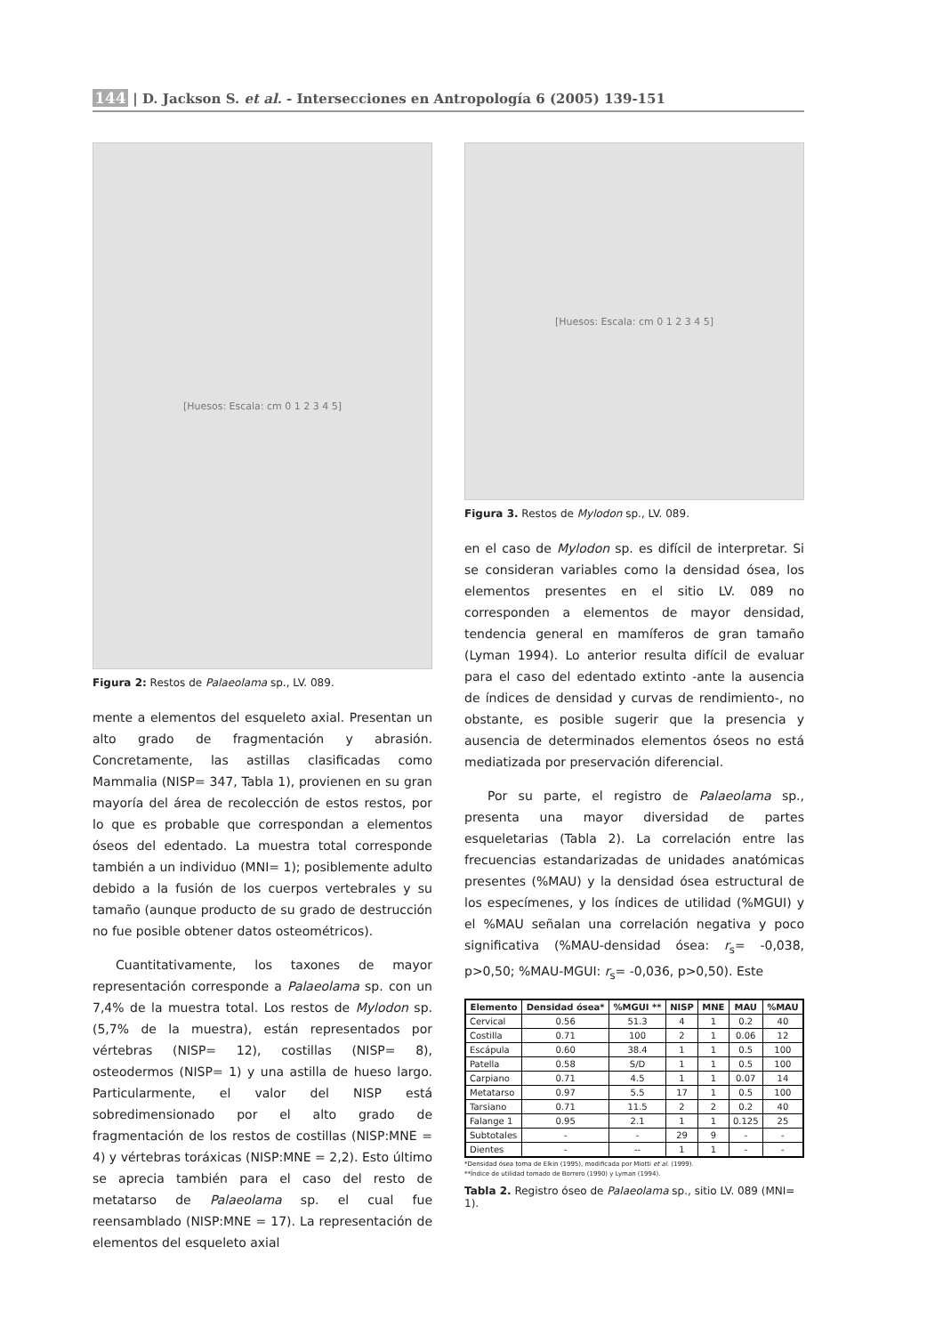144 | D. Jackson S. et al. - Intersecciones en Antropología 6 (2005) 139-151
[Huesos: Escala: cm 0 1 2 3 4 5]
Figura 2: Restos de Palaeolama sp., LV. 089.
mente a elementos del esqueleto axial. Presentan un alto grado de fragmentación y abrasión. Concretamente, las astillas clasificadas como Mammalia (NISP= 347, Tabla 1), provienen en su gran mayoría del área de recolección de estos restos, por lo que es probable que correspondan a elementos óseos del edentado. La muestra total corresponde también a un individuo (MNI= 1); posiblemente adulto debido a la fusión de los cuerpos vertebrales y su tamaño (aunque producto de su grado de destrucción no fue posible obtener datos osteométricos).
Cuantitativamente, los taxones de mayor representación corresponde a Palaeolama sp. con un 7,4% de la muestra total. Los restos de Mylodon sp. (5,7% de la muestra), están representados por vértebras (NISP= 12), costillas (NISP= 8), osteodermos (NISP= 1) y una astilla de hueso largo. Particularmente, el valor del NISP está sobredimensionado por el alto grado de fragmentación de los restos de costillas (NISP:MNE = 4) y vértebras toráxicas (NISP:MNE = 2,2). Esto último se aprecia también para el caso del resto de metatarso de Palaeolama sp. el cual fue reensamblado (NISP:MNE = 17). La representación de elementos del esqueleto axial
[Huesos: Escala: cm 0 1 2 3 4 5]
Figura 3. Restos de Mylodon sp., LV. 089.
en el caso de Mylodon sp. es difícil de interpretar. Si se consideran variables como la densidad ósea, los elementos presentes en el sitio LV. 089 no corresponden a elementos de mayor densidad, tendencia general en mamíferos de gran tamaño (Lyman 1994). Lo anterior resulta difícil de evaluar para el caso del edentado extinto -ante la ausencia de índices de densidad y curvas de rendimiento-, no obstante, es posible sugerir que la presencia y ausencia de determinados elementos óseos no está mediatizada por preservación diferencial.
Por su parte, el registro de Palaeolama sp., presenta una mayor diversidad de partes esqueletarias (Tabla 2). La correlación entre las frecuencias estandarizadas de unidades anatómicas presentes (%MAU) y la densidad ósea estructural de los especímenes, y los índices de utilidad (%MGUI) y el %MAU señalan una correlación negativa y poco significativa (%MAU-densidad ósea: r<sub>s</sub>= -0,038, p>0,50; %MAU-MGUI: r<sub>s</sub>= -0,036, p>0,50). Este
| Elemento | Densidad ósea* | %MGUI ** | NISP | MNE | MAU | %MAU |
| --- | --- | --- | --- | --- | --- | --- |
| Cervical | 0.56 | 51.3 | 4 | 1 | 0.2 | 40 |
| Costilla | 0.71 | 100 | 2 | 1 | 0.06 | 12 |
| Escápula | 0.60 | 38.4 | 1 | 1 | 0.5 | 100 |
| Patella | 0.58 | S/D | 1 | 1 | 0.5 | 100 |
| Carpiano | 0.71 | 4.5 | 1 | 1 | 0.07 | 14 |
| Metatarso | 0.97 | 5.5 | 17 | 1 | 0.5 | 100 |
| Tarsiano | 0.71 | 11.5 | 2 | 2 | 0.2 | 40 |
| Falange 1 | 0.95 | 2.1 | 1 | 1 | 0.125 | 25 |
| Subtotales | - | - | 29 | 9 | - | - |
| Dientes | - | -- | 1 | 1 | - | - |
*Densidad ósea toma de Elkin (1995), modificada por Miotti et al. (1999).
**Índice de utilidad tomado de Borrero (1990) y Lyman (1994).
Tabla 2. Registro óseo de Palaeolama sp., sitio LV. 089 (MNI= 1).